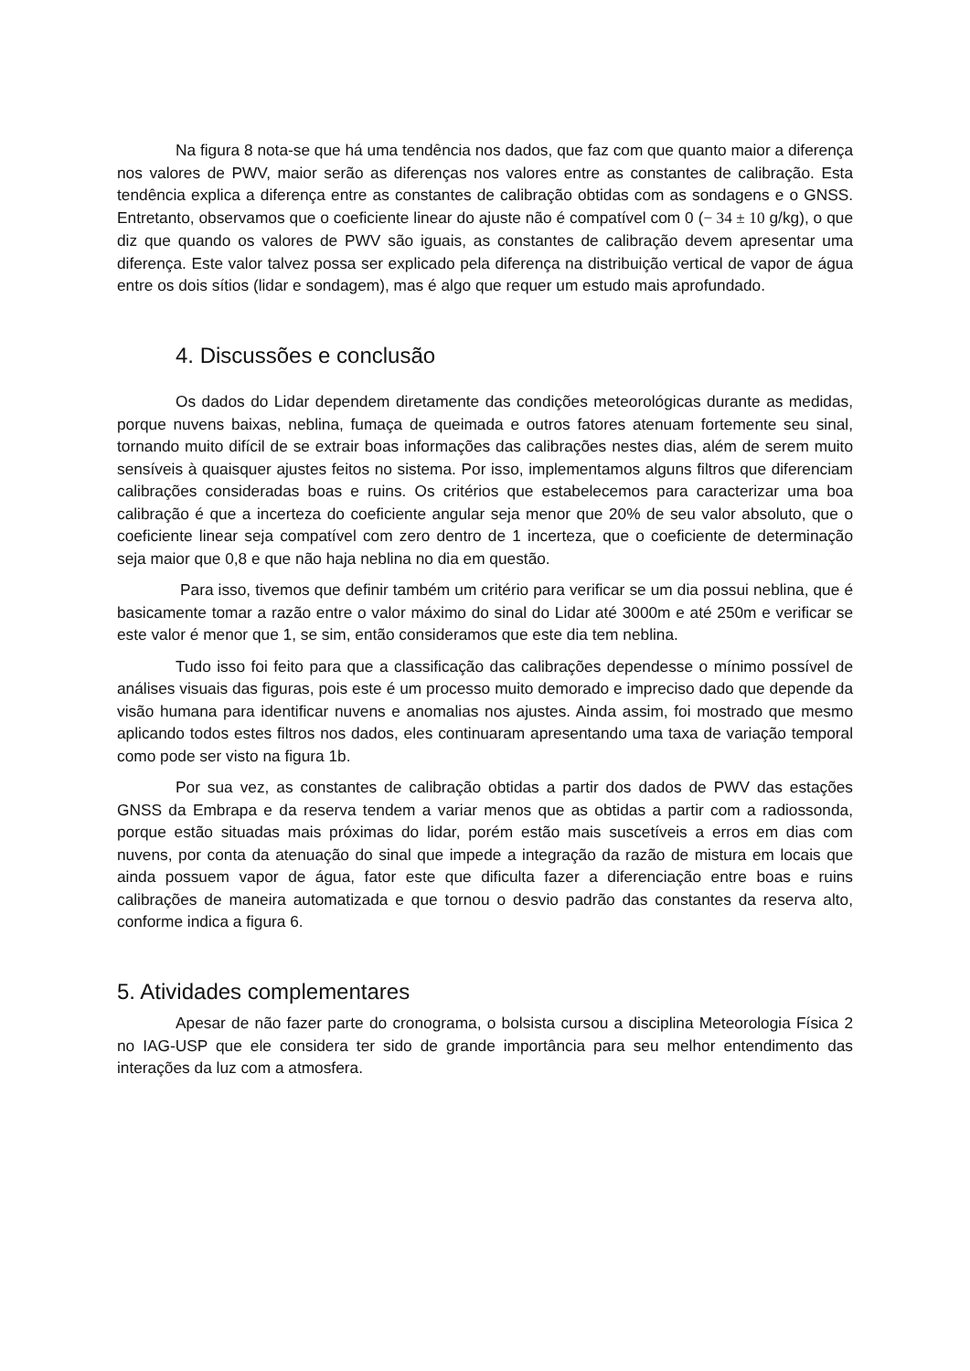Na figura 8 nota-se que há uma tendência nos dados, que faz com que quanto maior a diferença nos valores de PWV, maior serão as diferenças nos valores entre as constantes de calibração. Esta tendência explica a diferença entre as constantes de calibração obtidas com as sondagens e o GNSS. Entretanto, observamos que o coeficiente linear do ajuste não é compatível com 0 (− 34 ± 10 g/kg), o que diz que quando os valores de PWV são iguais, as constantes de calibração devem apresentar uma diferença. Este valor talvez possa ser explicado pela diferença na distribuição vertical de vapor de água entre os dois sítios (lidar e sondagem), mas é algo que requer um estudo mais aprofundado.
4. Discussões e conclusão
Os dados do Lidar dependem diretamente das condições meteorológicas durante as medidas, porque nuvens baixas, neblina, fumaça de queimada e outros fatores atenuam fortemente seu sinal, tornando muito difícil de se extrair boas informações das calibrações nestes dias, além de serem muito sensíveis à quaisquer ajustes feitos no sistema. Por isso, implementamos alguns filtros que diferenciam calibrações consideradas boas e ruins. Os critérios que estabelecemos para caracterizar uma boa calibração é que a incerteza do coeficiente angular seja menor que 20% de seu valor absoluto, que o coeficiente linear seja compatível com zero dentro de 1 incerteza, que o coeficiente de determinação seja maior que 0,8 e que não haja neblina no dia em questão.
Para isso, tivemos que definir também um critério para verificar se um dia possui neblina, que é basicamente tomar a razão entre o valor máximo do sinal do Lidar até 3000m e até 250m e verificar se este valor é menor que 1, se sim, então consideramos que este dia tem neblina.
Tudo isso foi feito para que a classificação das calibrações dependesse o mínimo possível de análises visuais das figuras, pois este é um processo muito demorado e impreciso dado que depende da visão humana para identificar nuvens e anomalias nos ajustes. Ainda assim, foi mostrado que mesmo aplicando todos estes filtros nos dados, eles continuaram apresentando uma taxa de variação temporal como pode ser visto na figura 1b.
Por sua vez, as constantes de calibração obtidas a partir dos dados de PWV das estações GNSS da Embrapa e da reserva tendem a variar menos que as obtidas a partir com a radiossonda, porque estão situadas mais próximas do lidar, porém estão mais suscetíveis a erros em dias com nuvens, por conta da atenuação do sinal que impede a integração da razão de mistura em locais que ainda possuem vapor de água, fator este que dificulta fazer a diferenciação entre boas e ruins calibrações de maneira automatizada e que tornou o desvio padrão das constantes da reserva alto, conforme indica a figura 6.
5. Atividades complementares
Apesar de não fazer parte do cronograma, o bolsista cursou a disciplina Meteorologia Física 2 no IAG-USP que ele considera ter sido de grande importância para seu melhor entendimento das interações da luz com a atmosfera.